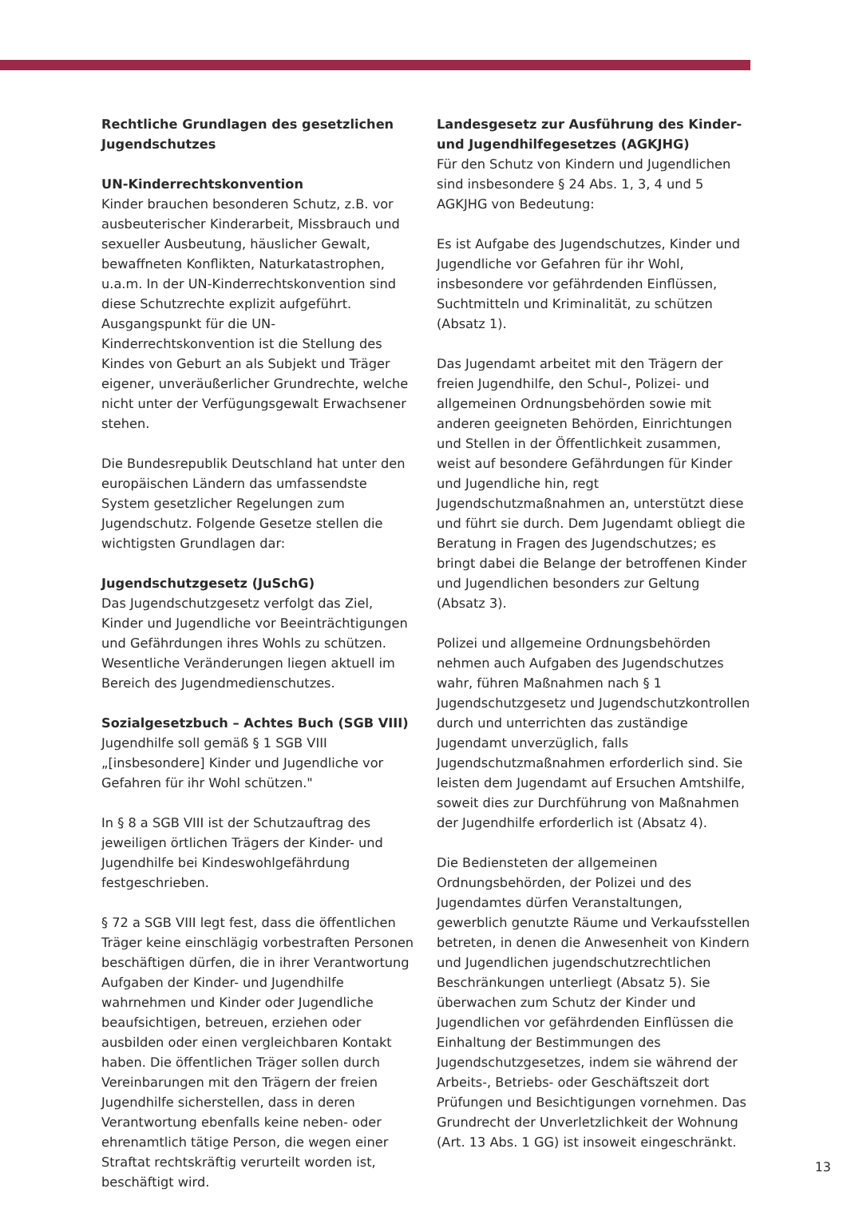Rechtliche Grundlagen des gesetzlichen Jugendschutzes
UN-Kinderrechtskonvention
Kinder brauchen besonderen Schutz, z.B. vor ausbeuterischer Kinderarbeit, Missbrauch und sexueller Ausbeutung, häuslicher Gewalt, bewaffneten Konflikten, Naturkatastrophen, u.a.m. In der UN-Kinderrechtskonvention sind diese Schutzrechte explizit aufgeführt. Ausgangspunkt für die UN-Kinderrechtskonvention ist die Stellung des Kindes von Geburt an als Subjekt und Träger eigener, unveräußerlicher Grundrechte, welche nicht unter der Verfügungsgewalt Erwachsener stehen.
Die Bundesrepublik Deutschland hat unter den europäischen Ländern das umfassendste System gesetzlicher Regelungen zum Jugendschutz. Folgende Gesetze stellen die wichtigsten Grundlagen dar:
Jugendschutzgesetz (JuSchG)
Das Jugendschutzgesetz verfolgt das Ziel, Kinder und Jugendliche vor Beeinträchtigungen und Gefährdungen ihres Wohls zu schützen. Wesentliche Veränderungen liegen aktuell im Bereich des Jugendmedienschutzes.
Sozialgesetzbuch – Achtes Buch (SGB VIII)
Jugendhilfe soll gemäß § 1 SGB VIII „[insbesondere] Kinder und Jugendliche vor Gefahren für ihr Wohl schützen."
In § 8 a SGB VIII ist der Schutzauftrag des jeweiligen örtlichen Trägers der Kinder- und Jugendhilfe bei Kindeswohlgefährdung festgeschrieben.
§ 72 a SGB VIII legt fest, dass die öffentlichen Träger keine einschlägig vorbestraften Personen beschäftigen dürfen, die in ihrer Verantwortung Aufgaben der Kinder- und Jugendhilfe wahrnehmen und Kinder oder Jugendliche beaufsichtigen, betreuen, erziehen oder ausbilden oder einen vergleichbaren Kontakt haben. Die öffentlichen Träger sollen durch Vereinbarungen mit den Trägern der freien Jugendhilfe sicherstellen, dass in deren Verantwortung ebenfalls keine neben- oder ehrenamtlich tätige Person, die wegen einer Straftat rechtskräftig verurteilt worden ist, beschäftigt wird.
Landesgesetz zur Ausführung des Kinder- und Jugendhilfegesetzes (AGKJHG)
Für den Schutz von Kindern und Jugendlichen sind insbesondere § 24 Abs. 1, 3, 4 und 5 AGKJHG von Bedeutung:
Es ist Aufgabe des Jugendschutzes, Kinder und Jugendliche vor Gefahren für ihr Wohl, insbesondere vor gefährdenden Einflüssen, Suchtmitteln und Kriminalität, zu schützen (Absatz 1).
Das Jugendamt arbeitet mit den Trägern der freien Jugendhilfe, den Schul-, Polizei- und allgemeinen Ordnungsbehörden sowie mit anderen geeigneten Behörden, Einrichtungen und Stellen in der Öffentlichkeit zusammen, weist auf besondere Gefährdungen für Kinder und Jugendliche hin, regt Jugendschutzmaßnahmen an, unterstützt diese und führt sie durch. Dem Jugendamt obliegt die Beratung in Fragen des Jugendschutzes; es bringt dabei die Belange der betroffenen Kinder und Jugendlichen besonders zur Geltung (Absatz 3).
Polizei und allgemeine Ordnungsbehörden nehmen auch Aufgaben des Jugendschutzes wahr, führen Maßnahmen nach § 1 Jugendschutzgesetz und Jugendschutzkontrollen durch und unterrichten das zuständige Jugendamt unverzüglich, falls Jugendschutzmaßnahmen erforderlich sind. Sie leisten dem Jugendamt auf Ersuchen Amtshilfe, soweit dies zur Durchführung von Maßnahmen der Jugendhilfe erforderlich ist (Absatz 4).
Die Bediensteten der allgemeinen Ordnungsbehörden, der Polizei und des Jugendamtes dürfen Veranstaltungen, gewerblich genutzte Räume und Verkaufsstellen betreten, in denen die Anwesenheit von Kindern und Jugendlichen jugendschutzrechtlichen Beschränkungen unterliegt (Absatz 5). Sie überwachen zum Schutz der Kinder und Jugendlichen vor gefährdenden Einflüssen die Einhaltung der Bestimmungen des Jugendschutzgesetzes, indem sie während der Arbeits-, Betriebs- oder Geschäftszeit dort Prüfungen und Besichtigungen vornehmen. Das Grundrecht der Unverletzlichkeit der Wohnung (Art. 13 Abs. 1 GG) ist insoweit eingeschränkt.
13